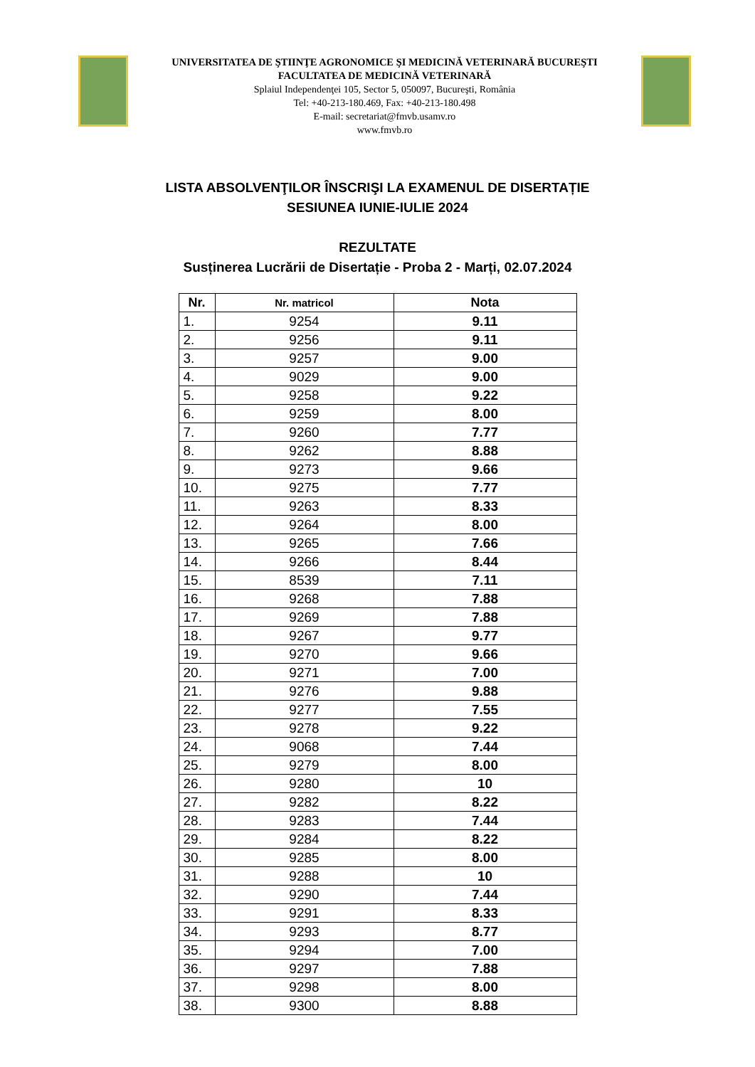UNIVERSITATEA DE ŞTIINŢE AGRONOMICE ŞI MEDICINĂ VETERINARĂ BUCUREŞTI
FACULTATEA DE MEDICINĂ VETERINARĂ
Splaiul Independenţei 105, Sector 5, 050097, Bucureşti, România
Tel: +40-213-180.469, Fax: +40-213-180.498
E-mail: secretariat@fmvb.usamv.ro
www.fmvb.ro
LISTA ABSOLVENŢILOR ÎNSCRIŞI LA EXAMENUL DE DISERTAȚIE
SESIUNEA IUNIE-IULIE 2024
REZULTATE
Susținerea Lucrării de Disertație - Proba 2 - Marți, 02.07.2024
| Nr. | Nr. matricol | Nota |
| --- | --- | --- |
| 1. | 9254 | 9.11 |
| 2. | 9256 | 9.11 |
| 3. | 9257 | 9.00 |
| 4. | 9029 | 9.00 |
| 5. | 9258 | 9.22 |
| 6. | 9259 | 8.00 |
| 7. | 9260 | 7.77 |
| 8. | 9262 | 8.88 |
| 9. | 9273 | 9.66 |
| 10. | 9275 | 7.77 |
| 11. | 9263 | 8.33 |
| 12. | 9264 | 8.00 |
| 13. | 9265 | 7.66 |
| 14. | 9266 | 8.44 |
| 15. | 8539 | 7.11 |
| 16. | 9268 | 7.88 |
| 17. | 9269 | 7.88 |
| 18. | 9267 | 9.77 |
| 19. | 9270 | 9.66 |
| 20. | 9271 | 7.00 |
| 21. | 9276 | 9.88 |
| 22. | 9277 | 7.55 |
| 23. | 9278 | 9.22 |
| 24. | 9068 | 7.44 |
| 25. | 9279 | 8.00 |
| 26. | 9280 | 10 |
| 27. | 9282 | 8.22 |
| 28. | 9283 | 7.44 |
| 29. | 9284 | 8.22 |
| 30. | 9285 | 8.00 |
| 31. | 9288 | 10 |
| 32. | 9290 | 7.44 |
| 33. | 9291 | 8.33 |
| 34. | 9293 | 8.77 |
| 35. | 9294 | 7.00 |
| 36. | 9297 | 7.88 |
| 37. | 9298 | 8.00 |
| 38. | 9300 | 8.88 |